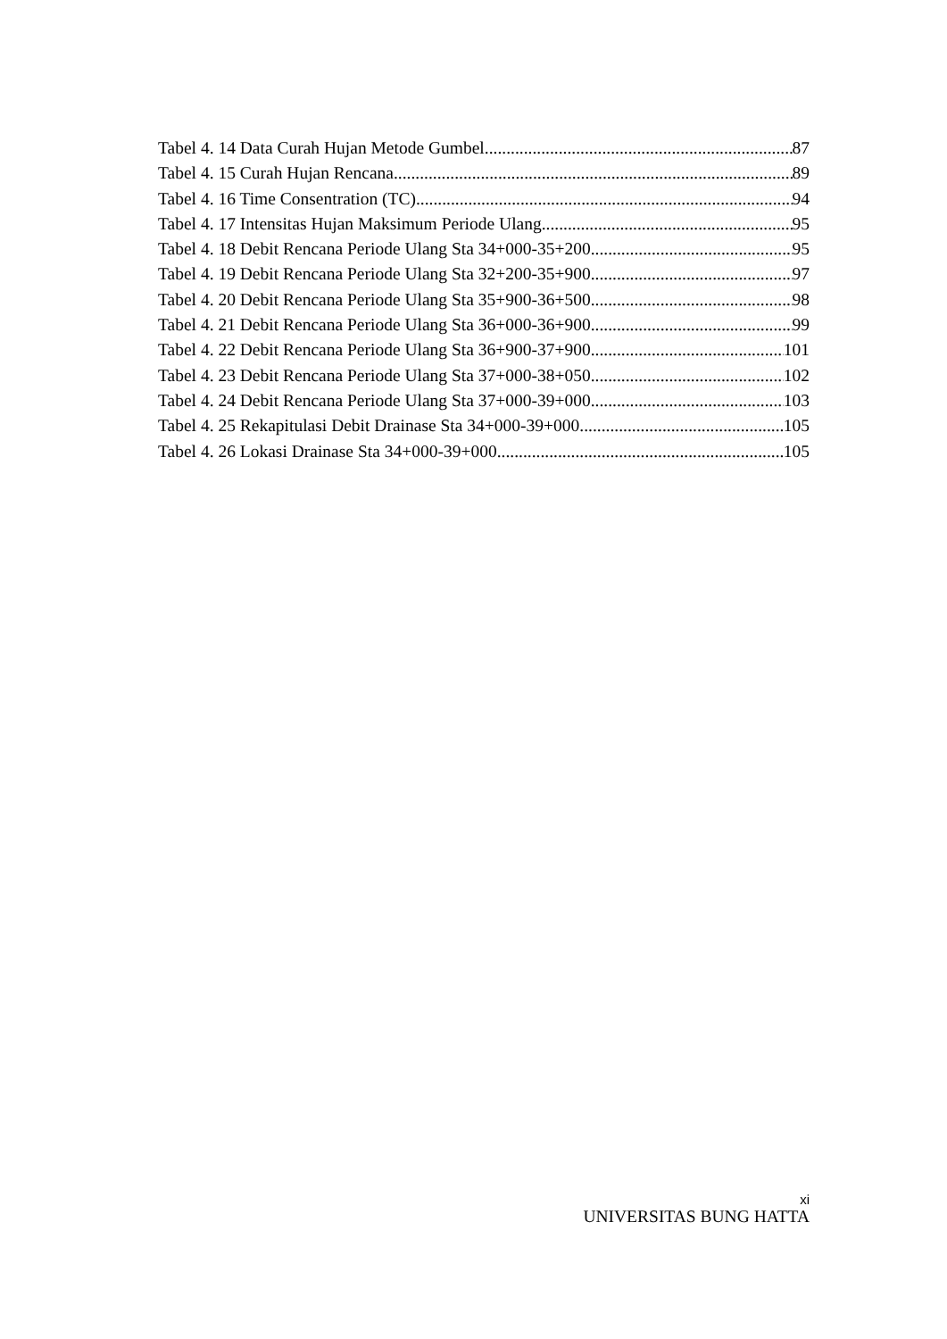Tabel 4. 14 Data Curah Hujan Metode Gumbel 87
Tabel 4. 15 Curah Hujan Rencana 89
Tabel 4. 16 Time Consentration (TC) 94
Tabel 4. 17 Intensitas Hujan Maksimum Periode Ulang 95
Tabel 4. 18 Debit Rencana Periode Ulang Sta 34+000-35+200 95
Tabel 4. 19 Debit Rencana Periode Ulang Sta 32+200-35+900 97
Tabel 4. 20 Debit Rencana Periode Ulang Sta 35+900-36+500 98
Tabel 4. 21 Debit Rencana Periode Ulang Sta 36+000-36+900 99
Tabel 4. 22 Debit Rencana Periode Ulang Sta 36+900-37+900 101
Tabel 4. 23 Debit Rencana Periode Ulang Sta 37+000-38+050 102
Tabel 4. 24 Debit Rencana Periode Ulang Sta 37+000-39+000 103
Tabel 4. 25 Rekapitulasi Debit Drainase Sta 34+000-39+000 105
Tabel 4. 26 Lokasi Drainase Sta 34+000-39+000 105
xi
UNIVERSITAS BUNG HATTA